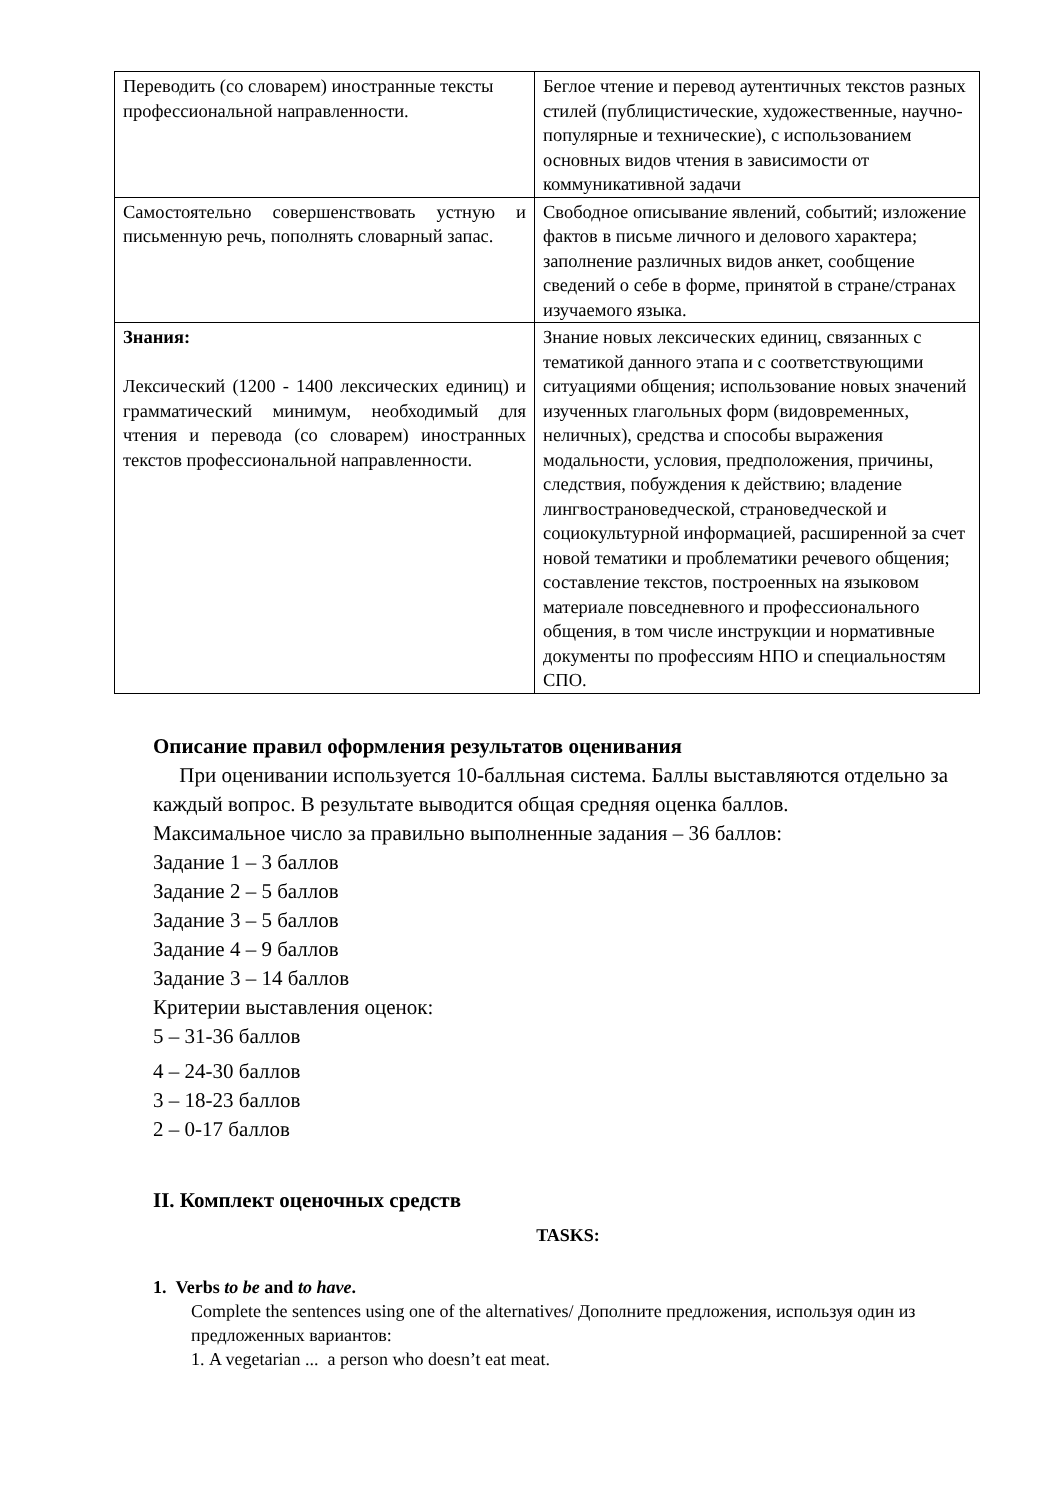| Переводить (со словарем) иностранные тексты профессиональной направленности. | Беглое чтение и перевод аутентичных текстов разных стилей (публицистические, художественные, научно-популярные и технические), с использованием основных видов чтения в зависимости от коммуникативной задачи |
| Самостоятельно совершенствовать устную и письменную речь, пополнять словарный запас. | Свободное описывание явлений, событий; изложение фактов в письме личного и делового характера; заполнение различных видов анкет, сообщение сведений о себе в форме, принятой в стране/странах изучаемого языка. |
| Знания: Лексический (1200 - 1400 лексических единиц) и грамматический минимум, необходимый для чтения и перевода (со словарем) иностранных текстов профессиональной направленности. | Знание новых лексических единиц, связанных с тематикой данного этапа и с соответствующими ситуациями общения; использование новых значений изученных глагольных форм (видовременных, неличных), средства и способы выражения модальности, условия, предположения, причины, следствия, побуждения к действию; владение лингвострановедческой, страноведческой и социокультурной информацией, расширенной за счет новой тематики и проблематики речевого общения; составление текстов, построенных на языковом материале повседневного и профессионального общения, в том числе инструкции и нормативные документы по профессиям НПО и специальностям СПО. |
Описание правил оформления результатов оценивания
При оценивании используется 10-балльная система. Баллы выставляются отдельно за каждый вопрос. В результате выводится общая средняя оценка баллов.
Максимальное число за правильно выполненные задания – 36 баллов:
Задание 1 – 3 баллов
Задание 2 – 5 баллов
Задание 3 – 5 баллов
Задание 4 – 9 баллов
Задание 3 – 14 баллов
Критерии выставления оценок:
5 – 31-36 баллов
4 – 24-30 баллов
3 – 18-23 баллов
2 – 0-17 баллов
II. Комплект оценочных средств
TASKS:
1. Verbs to be and to have.
Complete the sentences using one of the alternatives/ Дополните предложения, используя один из предложенных вариантов:
1. A vegetarian ... a person who doesn’t eat meat.